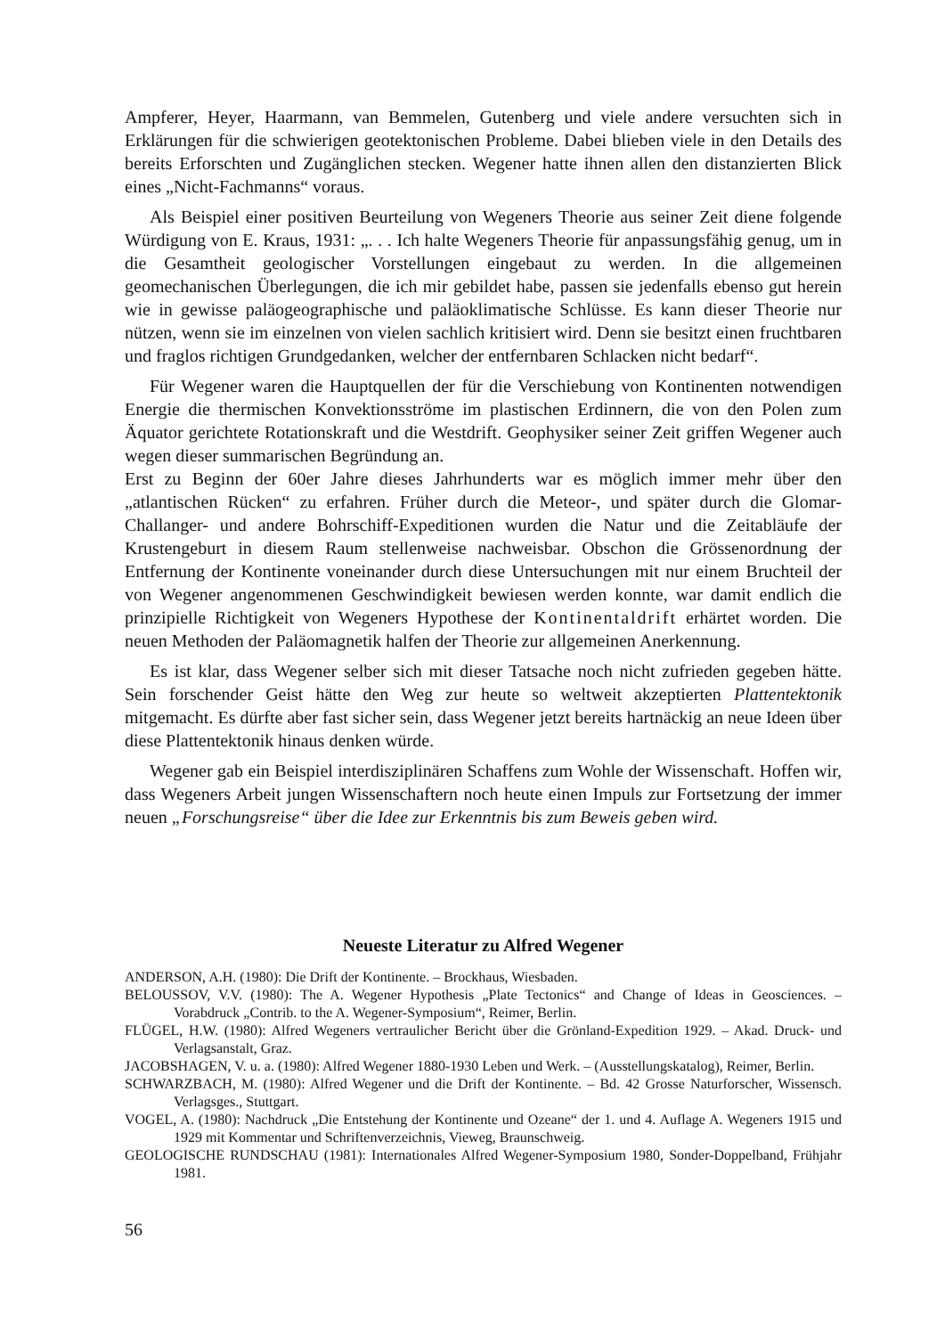Ampferer, Heyer, Haarmann, van Bemmelen, Gutenberg und viele andere versuchten sich in Erklärungen für die schwierigen geotektonischen Probleme. Dabei blieben viele in den Details des bereits Erforschten und Zugänglichen stecken. Wegener hatte ihnen allen den distanzierten Blick eines „Nicht-Fachmanns“ voraus.
Als Beispiel einer positiven Beurteilung von Wegeners Theorie aus seiner Zeit diene folgende Würdigung von E. Kraus, 1931: „. . . Ich halte Wegeners Theorie für anpassungsfähig genug, um in die Gesamtheit geologischer Vorstellungen eingebaut zu werden. In die allgemeinen geomechanischen Überlegungen, die ich mir gebildet habe, passen sie jedenfalls ebenso gut herein wie in gewisse paläogeographische und paläoklimatische Schlüsse. Es kann dieser Theorie nur nützen, wenn sie im einzelnen von vielen sachlich kritisiert wird. Denn sie besitzt einen fruchtbaren und fraglos richtigen Grundgedanken, welcher der entfernbaren Schlacken nicht bedarf“.
Für Wegener waren die Hauptquellen der für die Verschiebung von Kontinenten notwendigen Energie die thermischen Konvektionsströme im plastischen Erdinnern, die von den Polen zum Äquator gerichtete Rotationskraft und die Westdrift. Geophysiker seiner Zeit griffen Wegener auch wegen dieser summarischen Begründung an.
Erst zu Beginn der 60er Jahre dieses Jahrhunderts war es möglich immer mehr über den „atlantischen Rücken“ zu erfahren. Früher durch die Meteor-, und später durch die Glomar-Challanger- und andere Bohrschiff-Expeditionen wurden die Natur und die Zeitabläufe der Krustengeburt in diesem Raum stellenweise nachweisbar. Obschon die Grössenordnung der Entfernung der Kontinente voneinander durch diese Untersuchungen mit nur einem Bruchteil der von Wegener angenommenen Geschwindigkeit bewiesen werden konnte, war damit endlich die prinzipielle Richtigkeit von Wegeners Hypothese der Kontinentaldrift erhärtet worden. Die neuen Methoden der Paläomagnetik halfen der Theorie zur allgemeinen Anerkennung.
Es ist klar, dass Wegener selber sich mit dieser Tatsache noch nicht zufrieden gegeben hätte. Sein forschender Geist hätte den Weg zur heute so weltweit akzeptierten Plattentektonik mitgemacht. Es dürfte aber fast sicher sein, dass Wegener jetzt bereits hartnäckig an neue Ideen über diese Plattentektonik hinaus denken würde.
Wegener gab ein Beispiel interdisziplinären Schaffens zum Wohle der Wissenschaft. Hoffen wir, dass Wegeners Arbeit jungen Wissenschaftern noch heute einen Impuls zur Fortsetzung der immer neuen „Forschungsreise“ über die Idee zur Erkenntnis bis zum Beweis geben wird.
Neueste Literatur zu Alfred Wegener
ANDERSON, A.H. (1980): Die Drift der Kontinente. – Brockhaus, Wiesbaden.
BELOUSSOV, V.V. (1980): The A. Wegener Hypothesis „Plate Tectonics“ and Change of Ideas in Geosciences. – Vorabdruck „Contrib. to the A. Wegener-Symposium“, Reimer, Berlin.
FLÜGEL, H.W. (1980): Alfred Wegeners vertraulicher Bericht über die Grönland-Expedition 1929. – Akad. Druck- und Verlagsanstalt, Graz.
JACOBSHAGEN, V. u. a. (1980): Alfred Wegener 1880-1930 Leben und Werk. – (Ausstellungskatalog), Reimer, Berlin.
SCHWARZBACH, M. (1980): Alfred Wegener und die Drift der Kontinente. – Bd. 42 Grosse Naturforscher, Wissensch. Verlagsges., Stuttgart.
VOGEL, A. (1980): Nachdruck „Die Entstehung der Kontinente und Ozeane“ der 1. und 4. Auflage A. Wegeners 1915 und 1929 mit Kommentar und Schriftenverzeichnis, Vieweg, Braunschweig.
GEOLOGISCHE RUNDSCHAU (1981): Internationales Alfred Wegener-Symposium 1980, Sonder-Doppelband, Frühjahr 1981.
56